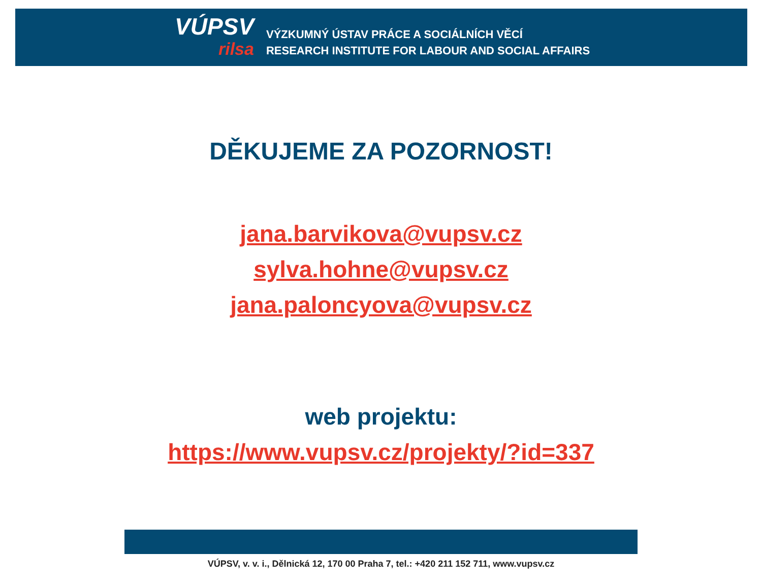VÚPSV
rilsa
VÝZKUMNÝ ÚSTAV PRÁCE A SOCIÁLNÍCH VĚCÍ
RESEARCH INSTITUTE FOR LABOUR AND SOCIAL AFFAIRS
DĚKUJEME ZA POZORNOST!
jana.barvikova@vupsv.cz
sylva.hohne@vupsv.cz
jana.paloncyova@vupsv.cz
web projektu:
https://www.vupsv.cz/projekty/?id=337
VÚPSV, v. v. i., Dělnická 12, 170 00 Praha 7, tel.: +420 211 152 711, www.vupsv.cz